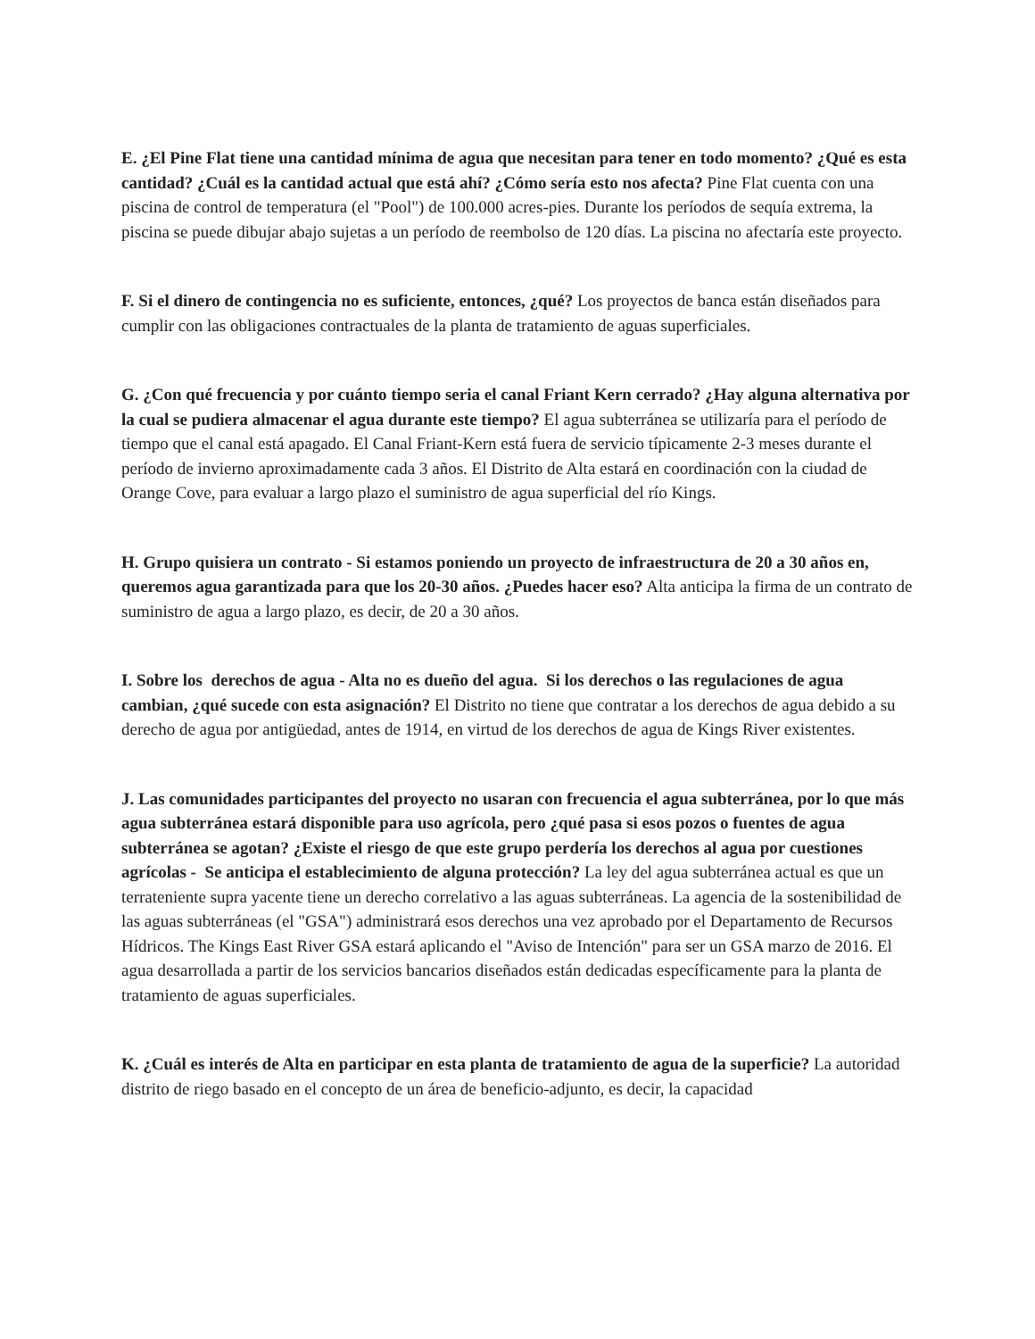E. ¿El Pine Flat tiene una cantidad mínima de agua que necesitan para tener en todo momento? ¿Qué es esta cantidad? ¿Cuál es la cantidad actual que está ahí? ¿Cómo sería esto nos afecta? Pine Flat cuenta con una piscina de control de temperatura (el "Pool") de 100.000 acres-pies. Durante los períodos de sequía extrema, la piscina se puede dibujar abajo sujetas a un período de reembolso de 120 días. La piscina no afectaría este proyecto.
F. Si el dinero de contingencia no es suficiente, entonces, ¿qué? Los proyectos de banca están diseñados para cumplir con las obligaciones contractuales de la planta de tratamiento de aguas superficiales.
G. ¿Con qué frecuencia y por cuánto tiempo seria el canal Friant Kern cerrado? ¿Hay alguna alternativa por la cual se pudiera almacenar el agua durante este tiempo? El agua subterránea se utilizaría para el período de tiempo que el canal está apagado. El Canal Friant-Kern está fuera de servicio típicamente 2-3 meses durante el período de invierno aproximadamente cada 3 años. El Distrito de Alta estará en coordinación con la ciudad de Orange Cove, para evaluar a largo plazo el suministro de agua superficial del río Kings.
H. Grupo quisiera un contrato - Si estamos poniendo un proyecto de infraestructura de 20 a 30 años en, queremos agua garantizada para que los 20-30 años. ¿Puedes hacer eso? Alta anticipa la firma de un contrato de suministro de agua a largo plazo, es decir, de 20 a 30 años.
I. Sobre los derechos de agua - Alta no es dueño del agua. Si los derechos o las regulaciones de agua cambian, ¿qué sucede con esta asignación? El Distrito no tiene que contratar a los derechos de agua debido a su derecho de agua por antigüedad, antes de 1914, en virtud de los derechos de agua de Kings River existentes.
J. Las comunidades participantes del proyecto no usaran con frecuencia el agua subterránea, por lo que más agua subterránea estará disponible para uso agrícola, pero ¿qué pasa si esos pozos o fuentes de agua subterránea se agotan? ¿Existe el riesgo de que este grupo perdería los derechos al agua por cuestiones agrícolas - Se anticipa el establecimiento de alguna protección? La ley del agua subterránea actual es que un terrateniente supra yacente tiene un derecho correlativo a las aguas subterráneas. La agencia de la sostenibilidad de las aguas subterráneas (el "GSA") administrará esos derechos una vez aprobado por el Departamento de Recursos Hídricos. The Kings East River GSA estará aplicando el "Aviso de Intención" para ser un GSA marzo de 2016. El agua desarrollada a partir de los servicios bancarios diseñados están dedicadas específicamente para la planta de tratamiento de aguas superficiales.
K. ¿Cuál es interés de Alta en participar en esta planta de tratamiento de agua de la superficie? La autoridad distrito de riego basado en el concepto de un área de beneficio-adjunto, es decir, la capacidad